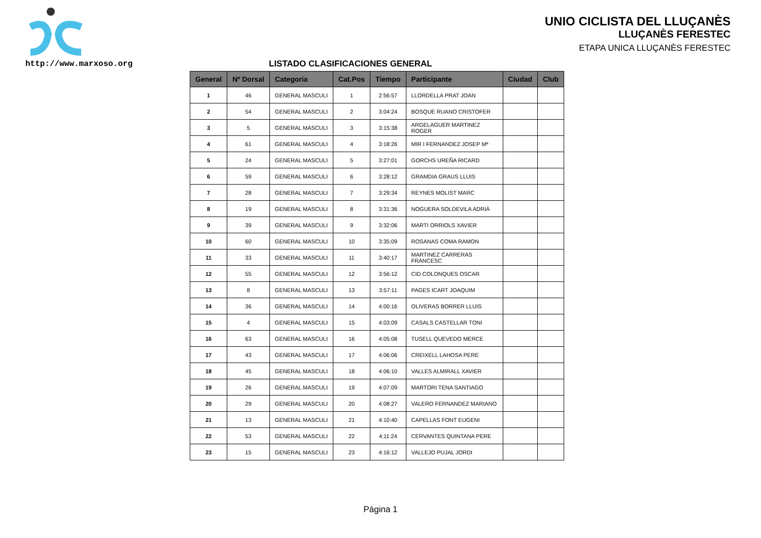UNIO CICLISTA DEL LLUÇANÈS
LLUÇANÈS FERESTEC
ETAPA UNICA LLUÇANÈS FERESTEC
http://www.marxoso.org
LISTADO CLASIFICACIONES GENERAL
| General | Nº Dorsal | Categoria | Cat.Pos | Tiempo | Participante | Ciudad | Club |
| --- | --- | --- | --- | --- | --- | --- | --- |
| 1 | 46 | GENERAL MASCULI | 1 | 2:56:57 | LLORDELLA PRAT JOAN | | |
| 2 | 54 | GENERAL MASCULI | 2 | 3:04:24 | BOSQUE RUANO CRISTOFER | | |
| 3 | 5 | GENERAL MASCULI | 3 | 3:15:38 | ARGELAGUER MARTINEZ ROGER | | |
| 4 | 61 | GENERAL MASCULI | 4 | 3:18:26 | MIR I FERNANDEZ JOSEP Mª | | |
| 5 | 24 | GENERAL MASCULI | 5 | 3:27:01 | GORCHS UREÑA RICARD | | |
| 6 | 59 | GENERAL MASCULI | 6 | 3:28:12 | GRAMDIA GRAUS LLUIS | | |
| 7 | 28 | GENERAL MASCULI | 7 | 3:29:34 | REYNES MOLIST MARC | | |
| 8 | 19 | GENERAL MASCULI | 8 | 3:31:36 | NOGUERA SOLDEVILA ADRIÀ | | |
| 9 | 39 | GENERAL MASCULI | 9 | 3:32:06 | MARTI ORRIOLS XAVIER | | |
| 10 | 60 | GENERAL MASCULI | 10 | 3:35:09 | ROSANAS COMA RAMON | | |
| 11 | 33 | GENERAL MASCULI | 11 | 3:40:17 | MARTINEZ CARRERAS FRANCESC | | |
| 12 | 55 | GENERAL MASCULI | 12 | 3:56:12 | CID COLONQUES OSCAR | | |
| 13 | 8 | GENERAL MASCULI | 13 | 3:57:11 | PAGES ICART JOAQUIM | | |
| 14 | 36 | GENERAL MASCULI | 14 | 4:00:16 | OLIVERAS BORRER LLUIS | | |
| 15 | 4 | GENERAL MASCULI | 15 | 4:03:09 | CASALS CASTELLAR TONI | | |
| 16 | 63 | GENERAL MASCULI | 16 | 4:05:08 | TUSELL QUEVEDO MERCE | | |
| 17 | 43 | GENERAL MASCULI | 17 | 4:06:06 | CREIXELL LAHOSA PERE | | |
| 18 | 45 | GENERAL MASCULI | 18 | 4:06:10 | VALLES ALMIRALL XAVIER | | |
| 19 | 26 | GENERAL MASCULI | 19 | 4:07:09 | MARTORI TENA SANTIAGO | | |
| 20 | 29 | GENERAL MASCULI | 20 | 4:08:27 | VALERO FERNANDEZ MARIANO | | |
| 21 | 13 | GENERAL MASCULI | 21 | 4:10:40 | CAPELLAS FONT EUGENI | | |
| 22 | 53 | GENERAL MASCULI | 22 | 4:11:24 | CERVANTES QUINTANA PERE | | |
| 23 | 15 | GENERAL MASCULI | 23 | 4:16:12 | VALLEJO PUJAL JORDI | | |
Página 1